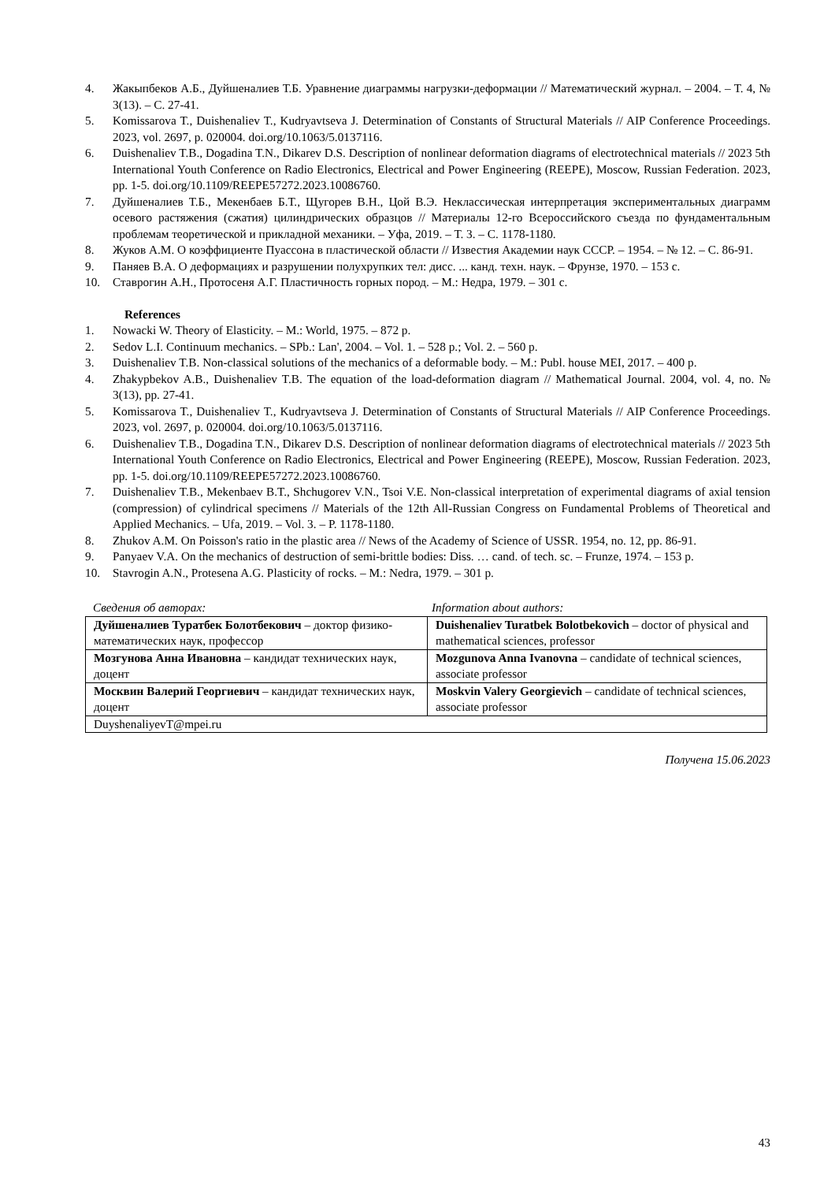4. Жакыпбеков А.Б., Дуйшеналиев Т.Б. Уравнение диаграммы нагрузки-деформации // Математический журнал. – 2004. – Т. 4, № 3(13). – С. 27-41.
5. Komissarova T., Duishenaliev T., Kudryavtseva J. Determination of Constants of Structural Materials // AIP Conference Proceedings. 2023, vol. 2697, p. 020004. doi.org/10.1063/5.0137116.
6. Duishenaliev T.B., Dogadina T.N., Dikarev D.S. Description of nonlinear deformation diagrams of electrotechnical materials // 2023 5th International Youth Conference on Radio Electronics, Electrical and Power Engineering (REEPE), Moscow, Russian Federation. 2023, pp. 1-5. doi.org/10.1109/REEPE57272.2023.10086760.
7. Дуйшеналиев Т.Б., Мекенбаев Б.Т., Щугорев В.Н., Цой В.Э. Неклассическая интерпретация экспериментальных диаграмм осевого растяжения (сжатия) цилиндрических образцов // Материалы 12-го Всероссийского съезда по фундаментальным проблемам теоретической и прикладной механики. – Уфа, 2019. – Т. 3. – С. 1178-1180.
8. Жуков А.М. О коэффициенте Пуассона в пластической области // Известия Академии наук СССР. – 1954. – № 12. – С. 86-91.
9. Паняев В.А. О деформациях и разрушении полухрупких тел: дисс. ... канд. техн. наук. – Фрунзе, 1970. – 153 с.
10. Ставрогин А.Н., Протосеня А.Г. Пластичность горных пород. – М.: Недра, 1979. – 301 с.
References
1. Nowacki W. Theory of Elasticity. – M.: World, 1975. – 872 p.
2. Sedov L.I. Continuum mechanics. – SPb.: Lan', 2004. – Vol. 1. – 528 p.; Vol. 2. – 560 p.
3. Duishenaliev T.B. Non-classical solutions of the mechanics of a deformable body. – M.: Publ. house MEI, 2017. – 400 p.
4. Zhakypbekov A.B., Duishenaliev T.B. The equation of the load-deformation diagram // Mathematical Journal. 2004, vol. 4, no. № 3(13), pp. 27-41.
5. Komissarova T., Duishenaliev T., Kudryavtseva J. Determination of Constants of Structural Materials // AIP Conference Proceedings. 2023, vol. 2697, p. 020004. doi.org/10.1063/5.0137116.
6. Duishenaliev T.B., Dogadina T.N., Dikarev D.S. Description of nonlinear deformation diagrams of electrotechnical materials // 2023 5th International Youth Conference on Radio Electronics, Electrical and Power Engineering (REEPE), Moscow, Russian Federation. 2023, pp. 1-5. doi.org/10.1109/REEPE57272.2023.10086760.
7. Duishenaliev T.B., Mekenbaev B.T., Shchugorev V.N., Tsoi V.E. Non-classical interpretation of experimental diagrams of axial tension (compression) of cylindrical specimens // Materials of the 12th All-Russian Congress on Fundamental Problems of Theoretical and Applied Mechanics. – Ufa, 2019. – Vol. 3. – P. 1178-1180.
8. Zhukov A.M. On Poisson's ratio in the plastic area // News of the Academy of Science of USSR. 1954, no. 12, pp. 86-91.
9. Panyaev V.A. On the mechanics of destruction of semi-brittle bodies: Diss. … cand. of tech. sc. – Frunze, 1974. – 153 p.
10. Stavrogin A.N., Protesena A.G. Plasticity of rocks. – M.: Nedra, 1979. – 301 p.
Сведения об авторах: Information about authors:
| Дуйшеналиев Туратбек Болотбекович – доктор физико-математических наук, профессор | Duishenaliev Turatbek Bolotbekovich – doctor of physical and mathematical sciences, professor |
| Мозгунова Анна Ивановна – кандидат технических наук, доцент | Mozgunova Anna Ivanovna – candidate of technical sciences, associate professor |
| Москвин Валерий Георгиевич – кандидат технических наук, доцент | Moskvin Valery Georgievich – candidate of technical sciences, associate professor |
| DuyshenaliyevT@mpei.ru | |
Получена 15.06.2023
43